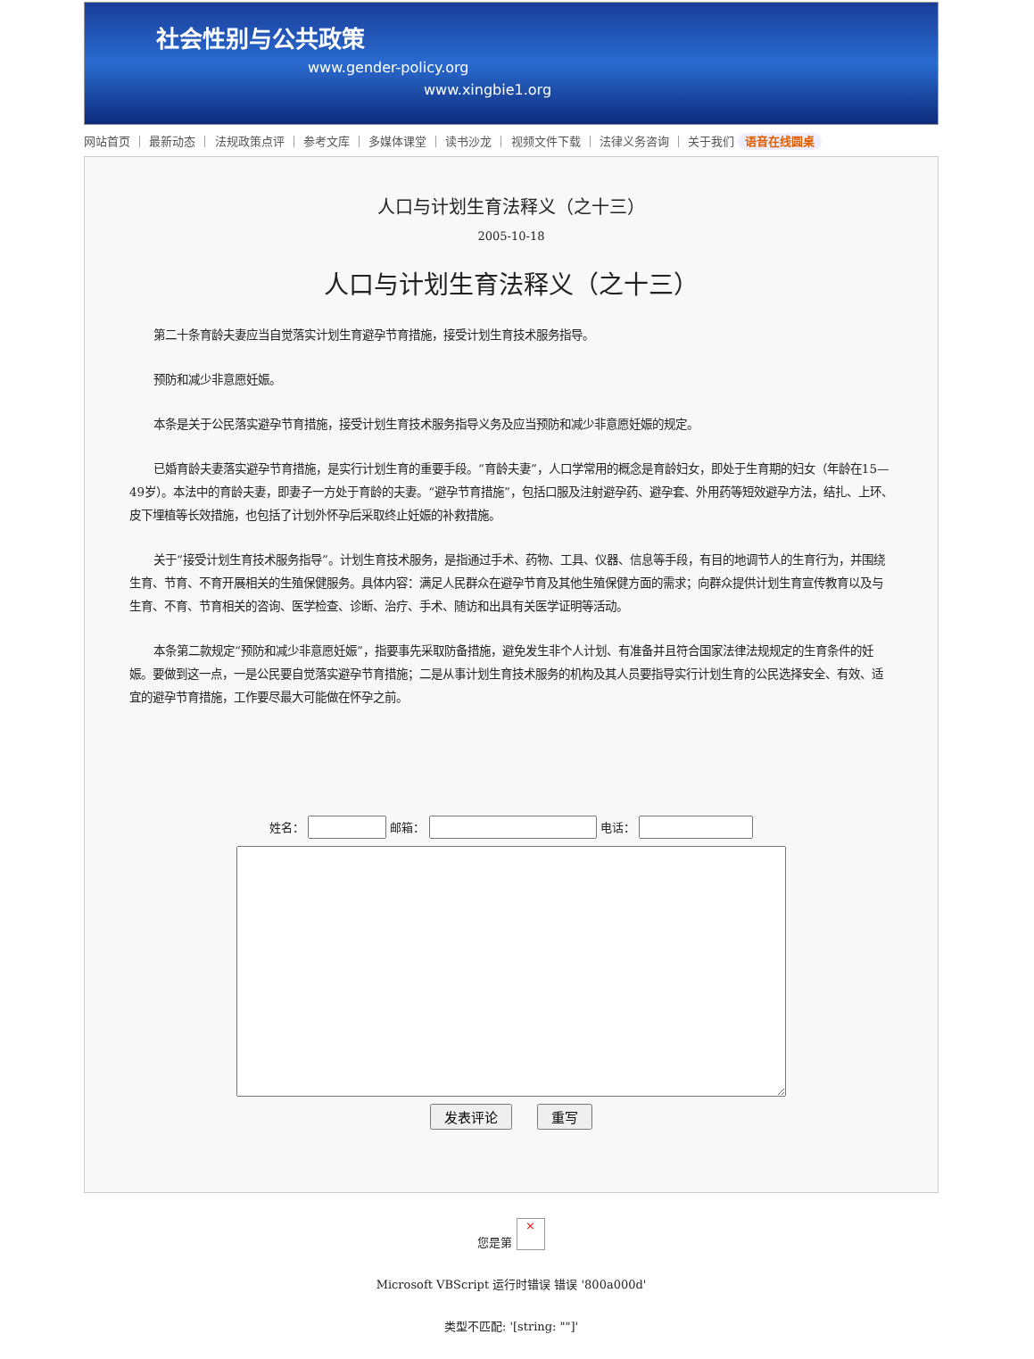社会性别与公共政策
www.gender-policy.org
www.xingbie1.org
网站首页 ｜ 最新动态 ｜ 法规政策点评 ｜ 参考文库 ｜ 多媒体课堂 ｜ 读书沙龙 ｜ 视频文件下载 ｜ 法律义务咨询 ｜ 关于我们 语音在线圆桌
人口与计划生育法释义（之十三）
2005-10-18
人口与计划生育法释义（之十三）
第二十条育龄夫妻应当自觉落实计划生育避孕节育措施，接受计划生育技术服务指导。
预防和减少非意愿妊娠。
本条是关于公民落实避孕节育措施，接受计划生育技术服务指导义务及应当预防和减少非意愿妊娠的规定。
已婚育龄夫妻落实避孕节育措施，是实行计划生育的重要手段。“育龄夫妻”，人口学常用的概念是育龄妇女，即处于生育期的妇女（年龄在15—49岁）。本法中的育龄夫妻，即妻子一方处于育龄的夫妻。“避孕节育措施”，包括口服及注射避孕药、避孕套、外用药等短效避孕方法，结扎、上环、皮下埋植等长效措施，也包括了计划外怀孕后采取终止妊娠的补救措施。
关于“接受计划生育技术服务指导”。计划生育技术服务，是指通过手术、药物、工具、仪器、信息等手段，有目的地调节人的生育行为，并围绕生育、节育、不育开展相关的生殖保健服务。具体内容：满足人民群众在避孕节育及其他生殖保健方面的需求；向群众提供计划生育宣传教育以及与生育、不育、节育相关的咨询、医学检查、诊断、治疗、手术、随访和出具有关医学证明等活动。
本条第二款规定“预防和减少非意愿妊娠”，指要事先采取防备措施，避免发生非个人计划、有准备并且符合国家法律法规规定的生育条件的妊娠。要做到这一点，一是公民要自觉落实避孕节育措施；二是从事计划生育技术服务的机构及其人员要指导实行计划生育的公民选择安全、有效、适宜的避孕节育措施，工作要尽最大可能做在怀孕之前。
姓名： 邮箱： 电话： 发表评论 重写
您是第 ×
Microsoft VBScript 运行时错误 错误 '800a000d'
类型不匹配: '[string: ""]'